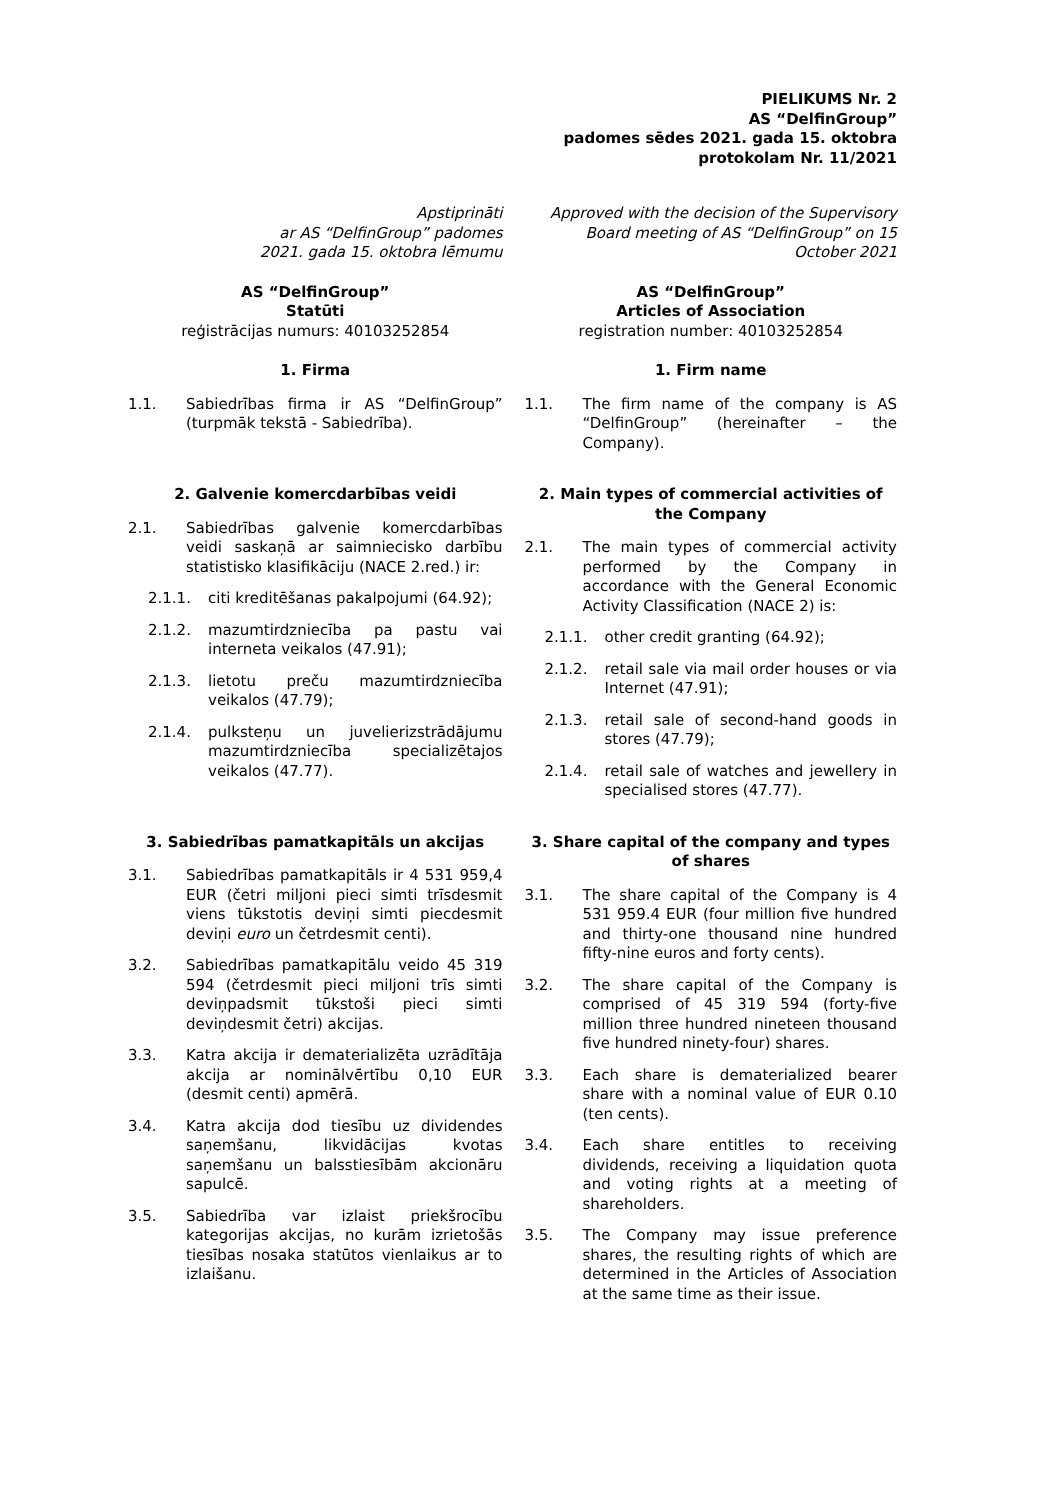PIELIKUMS Nr. 2
AS “DelfinGroup”
padomes sēdes 2021. gada 15. oktobra
protokolam Nr. 11/2021
| Apstiprināti ar AS “DelfinGroup” padomes 2021. gada 15. oktobra lēmumu | Approved with the decision of the Supervisory Board meeting of AS “DelfinGroup” on 15 October 2021 |
| AS “DelfinGroup” Statūti reģistrācijas numurs: 40103252854 | AS “DelfinGroup” Articles of Association registration number: 40103252854 |
| 1. Firma 1.1. Sabiedrības firma ir AS “DelfinGroup” (turpmāk tekstā - Sabiedrība). | 1. Firm name 1.1. The firm name of the company is AS “DelfinGroup” (hereinafter – the Company). |
| 2. Galvenie komercdarbības veidi 2.1. Sabiedrības galvenie komercdarbības veidi saskaņā ar saimniecisko darbību statistisko klasifikāciju (NACE 2.red.) ir: 2.1.1. citi kreditēšanas pakalpojumi (64.92); 2.1.2. mazumtirdzniecība pa pastu vai interneta veikalos (47.91); 2.1.3. lietotu preču mazumtirdzniecība veikalos (47.79); 2.1.4. pulksteņu un juvelierizstrādājumu mazumtirdzniecība specializētajos veikalos (47.77). | 2. Main types of commercial activities of the Company 2.1. The main types of commercial activity performed by the Company in accordance with the General Economic Activity Classification (NACE 2) is: 2.1.1. other credit granting (64.92); 2.1.2. retail sale via mail order houses or via Internet (47.91); 2.1.3. retail sale of second-hand goods in stores (47.79); 2.1.4. retail sale of watches and jewellery in specialised stores (47.77). |
| 3. Sabiedrības pamatkapitāls un akcijas 3.1. Sabiedrības pamatkapitāls ir 4 531 959,4 EUR (četri miljoni pieci simti trīsdesmit viens tūkstotis deviņi simti piecdesmit deviņi euro un četrdesmit centi). 3.2. Sabiedrības pamatkapitālu veido 45 319 594 (četrdesmit pieci miljoni trīs simti deviņpadsmit tūkstoši pieci simti deviņdesmit četri) akcijas. 3.3. Katra akcija ir dematerializēta uzrādītāja akcija ar nominālvērtību 0,10 EUR (desmit centi) apmērā. 3.4. Katra akcija dod tiesību uz dividendes saņemšanu, likvidācijas kvotas saņemšanu un balsstiesībām akcionāru sapulcē. 3.5. Sabiedrība var izlaist priekšrocību kategorijas akcijas, no kurām izrietošās tiesības nosaka statūtos vienlaikus ar to izlaišanu. | 3. Share capital of the company and types of shares 3.1. The share capital of the Company is 4 531 959.4 EUR (four million five hundred and thirty-one thousand nine hundred fifty-nine euros and forty cents). 3.2. The share capital of the Company is comprised of 45 319 594 (forty-five million three hundred nineteen thousand five hundred ninety-four) shares. 3.3. Each share is dematerialized bearer share with a nominal value of EUR 0.10 (ten cents). 3.4. Each share entitles to receiving dividends, receiving a liquidation quota and voting rights at a meeting of shareholders. 3.5. The Company may issue preference shares, the resulting rights of which are determined in the Articles of Association at the same time as their issue. |